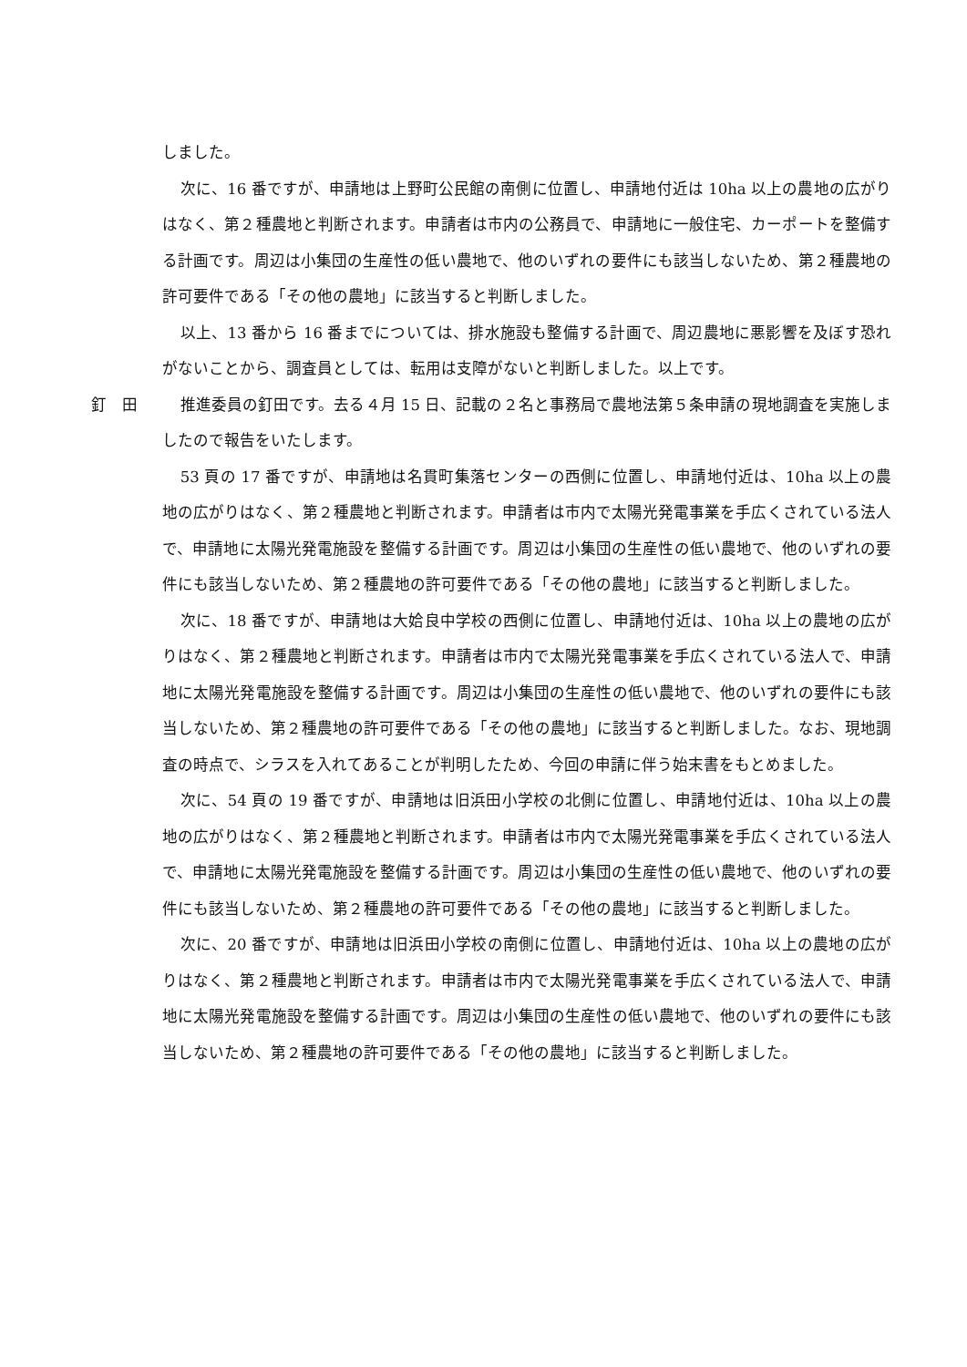しました。
次に、16 番ですが、申請地は上野町公民館の南側に位置し、申請地付近は 10ha 以上の農地の広がりはなく、第２種農地と判断されます。申請者は市内の公務員で、申請地に一般住宅、カーポートを整備する計画です。周辺は小集団の生産性の低い農地で、他のいずれの要件にも該当しないため、第２種農地の許可要件である「その他の農地」に該当すると判断しました。
以上、13 番から 16 番までについては、排水施設も整備する計画で、周辺農地に悪影響を及ぼす恐れがないことから、調査員としては、転用は支障がないと判断しました。以上です。
釘　田 推進委員の釘田です。去る４月 15 日、記載の２名と事務局で農地法第５条申請の現地調査を実施しましたので報告をいたします。
53 頁の 17 番ですが、申請地は名貫町集落センターの西側に位置し、申請地付近は、10ha 以上の農地の広がりはなく、第２種農地と判断されます。申請者は市内で太陽光発電事業を手広くされている法人で、申請地に太陽光発電施設を整備する計画です。周辺は小集団の生産性の低い農地で、他のいずれの要件にも該当しないため、第２種農地の許可要件である「その他の農地」に該当すると判断しました。
次に、18 番ですが、申請地は大姶良中学校の西側に位置し、申請地付近は、10ha 以上の農地の広がりはなく、第２種農地と判断されます。申請者は市内で太陽光発電事業を手広くされている法人で、申請地に太陽光発電施設を整備する計画です。周辺は小集団の生産性の低い農地で、他のいずれの要件にも該当しないため、第２種農地の許可要件である「その他の農地」に該当すると判断しました。なお、現地調査の時点で、シラスを入れてあることが判明したため、今回の申請に伴う始末書をもとめました。
次に、54 頁の 19 番ですが、申請地は旧浜田小学校の北側に位置し、申請地付近は、10ha 以上の農地の広がりはなく、第２種農地と判断されます。申請者は市内で太陽光発電事業を手広くされている法人で、申請地に太陽光発電施設を整備する計画です。周辺は小集団の生産性の低い農地で、他のいずれの要件にも該当しないため、第２種農地の許可要件である「その他の農地」に該当すると判断しました。
次に、20 番ですが、申請地は旧浜田小学校の南側に位置し、申請地付近は、10ha 以上の農地の広がりはなく、第２種農地と判断されます。申請者は市内で太陽光発電事業を手広くされている法人で、申請地に太陽光発電施設を整備する計画です。周辺は小集団の生産性の低い農地で、他のいずれの要件にも該当しないため、第２種農地の許可要件である「その他の農地」に該当すると判断しました。